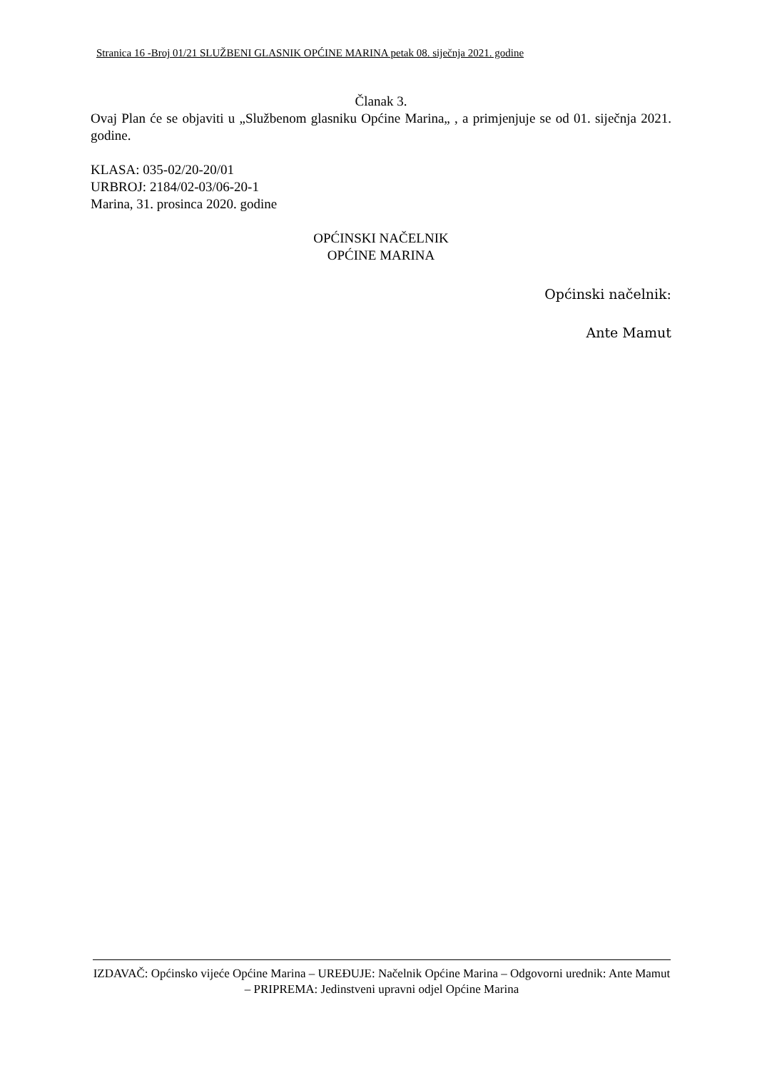Stranica 16 -Broj 01/21 SLUŽBENI GLASNIK OPĆINE MARINA petak 08. siječnja 2021. godine
Članak 3.
Ovaj Plan će se objaviti u „Službenom glasniku Općine Marina„ , a primjenjuje se od 01. siječnja 2021. godine.
KLASA: 035-02/20-20/01
URBROJ: 2184/02-03/06-20-1
Marina, 31. prosinca 2020. godine
OPĆINSKI NAČELNIK
OPĆINE MARINA
Općinski načelnik:
Ante Mamut
IZDAVAČ: Općinsko vijeće Općine Marina – UREĐUJE: Načelnik Općine Marina – Odgovorni urednik: Ante Mamut – PRIPREMA: Jedinstveni upravni odjel Općine Marina